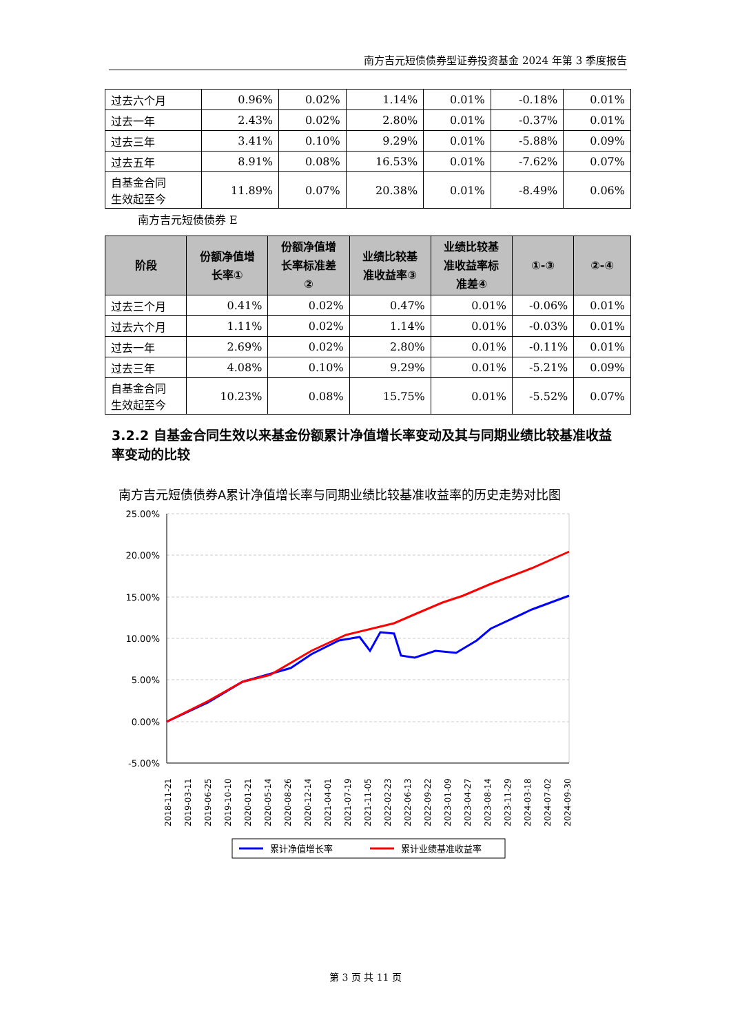南方吉元短债债券型证券投资基金 2024 年第 3 季度报告
| 过去六个月 | 0.96% | 0.02% | 1.14% | 0.01% | -0.18% | 0.01% |
| 过去一年 | 2.43% | 0.02% | 2.80% | 0.01% | -0.37% | 0.01% |
| 过去三年 | 3.41% | 0.10% | 9.29% | 0.01% | -5.88% | 0.09% |
| 过去五年 | 8.91% | 0.08% | 16.53% | 0.01% | -7.62% | 0.07% |
| 自基金合同 生效起至今 | 11.89% | 0.07% | 20.38% | 0.01% | -8.49% | 0.06% |
南方吉元短债债券 E
| 阶段 | 份额净值增 长率① | 份额净值增 长率标准差 ② | 业绩比较基 准收益率③ | 业绩比较基 准收益率标 准差④ | ①-③ | ②-④ |
| --- | --- | --- | --- | --- | --- | --- |
| 过去三个月 | 0.41% | 0.02% | 0.47% | 0.01% | -0.06% | 0.01% |
| 过去六个月 | 1.11% | 0.02% | 1.14% | 0.01% | -0.03% | 0.01% |
| 过去一年 | 2.69% | 0.02% | 2.80% | 0.01% | -0.11% | 0.01% |
| 过去三年 | 4.08% | 0.10% | 9.29% | 0.01% | -5.21% | 0.09% |
| 自基金合同 生效起至今 | 10.23% | 0.08% | 15.75% | 0.01% | -5.52% | 0.07% |
3.2.2 自基金合同生效以来基金份额累计净值增长率变动及其与同期业绩比较基准收益率变动的比较
南方吉元短债债券A累计净值增长率与同期业绩比较基准收益率的历史走势对比图
25.00%
20.00%
15.00%
10.00%
5.00%
0.00%
-5.00%
2018-11-21
2019-03-11
2019-06-25
2019-10-10
2020-01-21
2020-05-14
2020-08-26
2020-12-14
2021-04-01
2021-07-19
2021-11-05
2022-02-23
2022-06-13
2022-09-22
2023-01-09
2023-04-27
2023-08-14
2023-11-29
2024-03-18
2024-07-02
2024-09-30
累计净值增长率
累计业绩基准收益率
第 3 页 共 11 页